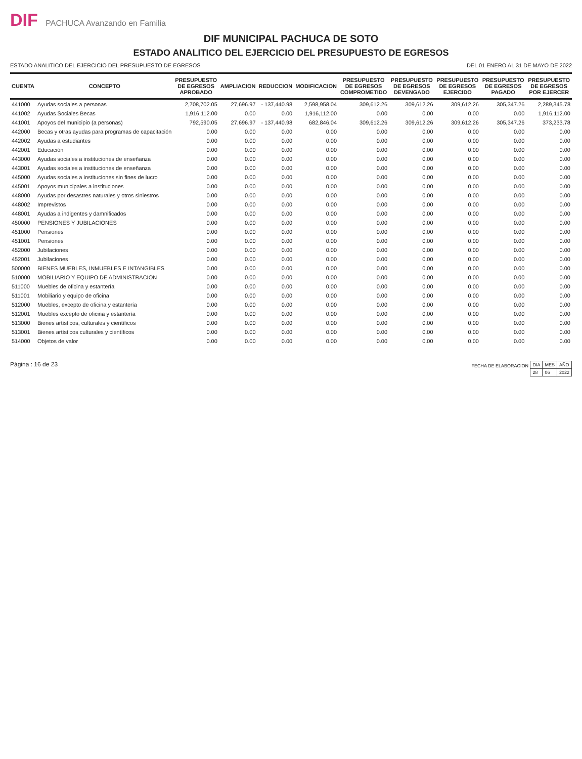DIF PACHUCA Avanzando en Familia
DIF MUNICIPAL PACHUCA DE SOTO
ESTADO ANALITICO DEL EJERCICIO DEL PRESUPUESTO DE EGRESOS
ESTADO ANALITICO DEL EJERCICIO DEL PRESUPUESTO DE EGRESOS DEL 01 ENERO AL 31 DE MAYO DE 2022
| CUENTA | CONCEPTO | PRESUPUESTO DE EGRESOS APROBADO | AMPLIACION | REDUCCION | MODIFICACION | PRESUPUESTO DE EGRESOS COMPROMETIDO | PRESUPUESTO DE EGRESOS DEVENGADO | PRESUPUESTO DE EGRESOS EJERCIDO | PRESUPUESTO DE EGRESOS PAGADO | PRESUPUESTO DE EGRESOS POR EJERCER |
| --- | --- | --- | --- | --- | --- | --- | --- | --- | --- | --- |
| 441000 | Ayudas sociales a personas | 2,708,702.05 | 27,696.97 | - 137,440.98 | 2,598,958.04 | 309,612.26 | 309,612.26 | 309,612.26 | 305,347.26 | 2,289,345.78 |
| 441002 | Ayudas Sociales Becas | 1,916,112.00 | 0.00 | 0.00 | 1,916,112.00 | 0.00 | 0.00 | 0.00 | 0.00 | 1,916,112.00 |
| 441001 | Apoyos del municipio (a personas) | 792,590.05 | 27,696.97 | - 137,440.98 | 682,846.04 | 309,612.26 | 309,612.26 | 309,612.26 | 305,347.26 | 373,233.78 |
| 442000 | Becas y otras ayudas para programas de capacitación | 0.00 | 0.00 | 0.00 | 0.00 | 0.00 | 0.00 | 0.00 | 0.00 | 0.00 |
| 442002 | Ayudas a estudiantes | 0.00 | 0.00 | 0.00 | 0.00 | 0.00 | 0.00 | 0.00 | 0.00 | 0.00 |
| 442001 | Educación | 0.00 | 0.00 | 0.00 | 0.00 | 0.00 | 0.00 | 0.00 | 0.00 | 0.00 |
| 443000 | Ayudas sociales a instituciones de enseñanza | 0.00 | 0.00 | 0.00 | 0.00 | 0.00 | 0.00 | 0.00 | 0.00 | 0.00 |
| 443001 | Ayudas sociales a instituciones de enseñanza | 0.00 | 0.00 | 0.00 | 0.00 | 0.00 | 0.00 | 0.00 | 0.00 | 0.00 |
| 445000 | Ayudas sociales a instituciones sin fines de lucro | 0.00 | 0.00 | 0.00 | 0.00 | 0.00 | 0.00 | 0.00 | 0.00 | 0.00 |
| 445001 | Apoyos municipales a instituciones | 0.00 | 0.00 | 0.00 | 0.00 | 0.00 | 0.00 | 0.00 | 0.00 | 0.00 |
| 448000 | Ayudas por desastres naturales y otros siniestros | 0.00 | 0.00 | 0.00 | 0.00 | 0.00 | 0.00 | 0.00 | 0.00 | 0.00 |
| 448002 | Imprevistos | 0.00 | 0.00 | 0.00 | 0.00 | 0.00 | 0.00 | 0.00 | 0.00 | 0.00 |
| 448001 | Ayudas a indigentes y damnificados | 0.00 | 0.00 | 0.00 | 0.00 | 0.00 | 0.00 | 0.00 | 0.00 | 0.00 |
| 450000 | PENSIONES Y JUBILACIONES | 0.00 | 0.00 | 0.00 | 0.00 | 0.00 | 0.00 | 0.00 | 0.00 | 0.00 |
| 451000 | Pensiones | 0.00 | 0.00 | 0.00 | 0.00 | 0.00 | 0.00 | 0.00 | 0.00 | 0.00 |
| 451001 | Pensiones | 0.00 | 0.00 | 0.00 | 0.00 | 0.00 | 0.00 | 0.00 | 0.00 | 0.00 |
| 452000 | Jubilaciones | 0.00 | 0.00 | 0.00 | 0.00 | 0.00 | 0.00 | 0.00 | 0.00 | 0.00 |
| 452001 | Jubilaciones | 0.00 | 0.00 | 0.00 | 0.00 | 0.00 | 0.00 | 0.00 | 0.00 | 0.00 |
| 500000 | BIENES MUEBLES, INMUEBLES E INTANGIBLES | 0.00 | 0.00 | 0.00 | 0.00 | 0.00 | 0.00 | 0.00 | 0.00 | 0.00 |
| 510000 | MOBILIARIO Y EQUIPO DE ADMINISTRACION | 0.00 | 0.00 | 0.00 | 0.00 | 0.00 | 0.00 | 0.00 | 0.00 | 0.00 |
| 511000 | Muebles de oficina y estantería | 0.00 | 0.00 | 0.00 | 0.00 | 0.00 | 0.00 | 0.00 | 0.00 | 0.00 |
| 511001 | Mobiliario y equipo de oficina | 0.00 | 0.00 | 0.00 | 0.00 | 0.00 | 0.00 | 0.00 | 0.00 | 0.00 |
| 512000 | Muebles, excepto de oficina y estantería | 0.00 | 0.00 | 0.00 | 0.00 | 0.00 | 0.00 | 0.00 | 0.00 | 0.00 |
| 512001 | Muebles excepto de oficina y estantería | 0.00 | 0.00 | 0.00 | 0.00 | 0.00 | 0.00 | 0.00 | 0.00 | 0.00 |
| 513000 | Bienes artísticos, culturales y científicos | 0.00 | 0.00 | 0.00 | 0.00 | 0.00 | 0.00 | 0.00 | 0.00 | 0.00 |
| 513001 | Bienes artísticos culturales y científicos | 0.00 | 0.00 | 0.00 | 0.00 | 0.00 | 0.00 | 0.00 | 0.00 | 0.00 |
| 514000 | Objetos de valor | 0.00 | 0.00 | 0.00 | 0.00 | 0.00 | 0.00 | 0.00 | 0.00 | 0.00 |
Página : 16 de 23
FECHA DE ELABORACION
| DIA | MES | AÑO |
| 28 | 06 | 2022 |